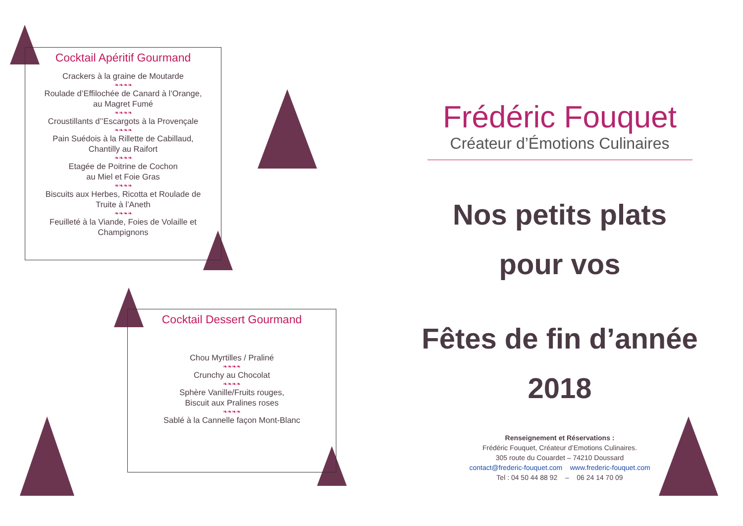Cocktail Apéritif Gourmand
Crackers à la graine de Moutarde
❧❧❧❧
Roulade d’Effilochée de Canard à l’Orange,
au Magret Fumé
❧❧❧❧
Croustillants d’’Escargots à la Provençale
❧❧❧❧
Pain Suédois à la Rillette de Cabillaud,
Chantilly au Raifort
❧❧❧❧
Etagée de Poitrine de Cochon
au Miel et Foie Gras
❧❧❧❧
Biscuits aux Herbes, Ricotta et Roulade de
Truite à l’Aneth
❧❧❧❧
Feuilleté à la Viande, Foies de Volaille et
Champignons
Cocktail Dessert Gourmand
Chou Myrtilles / Praliné
❧❧❧❧
Crunchy au Chocolat
❧❧❧❧
Sphère Vanille/Fruits rouges,
Biscuit aux Pralines roses
❧❧❧❧
Sablé à la Cannelle façon Mont-Blanc
Frédéric Fouquet
Créateur d’Émotions Culinaires
Nos petits plats
pour vos
Fêtes de fin d’année
2018
Renseignement et Réservations :
Frédéric Fouquet, Créateur d’Emotions Culinaires.
305 route du Couardet – 74210 Doussard
contact@frederic-fouquet.com www.frederic-fouquet.com
Tel : 04 50 44 88 92 – 06 24 14 70 09